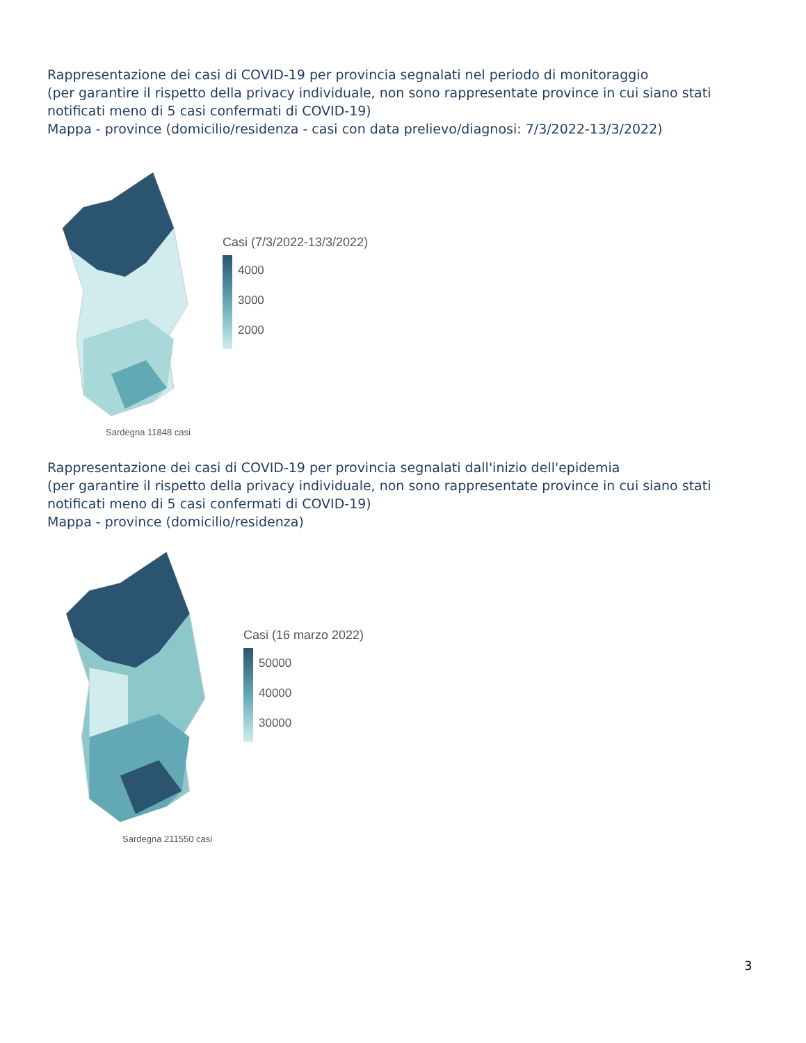Rappresentazione dei casi di COVID-19 per provincia segnalati nel periodo di monitoraggio
(per garantire il rispetto della privacy individuale, non sono rappresentate province in cui siano stati notificati meno di 5 casi confermati di COVID-19)
Mappa - province (domicilio/residenza - casi con data prelievo/diagnosi: 7/3/2022-13/3/2022)
Casi (7/3/2022-13/3/2022)
4000
3000
2000
Sardegna 11848 casi
Rappresentazione dei casi di COVID-19 per provincia segnalati dall'inizio dell'epidemia
(per garantire il rispetto della privacy individuale, non sono rappresentate province in cui siano stati notificati meno di 5 casi confermati di COVID-19)
Mappa - province (domicilio/residenza)
Casi (16 marzo 2022)
50000
40000
30000
Sardegna 211550 casi
3